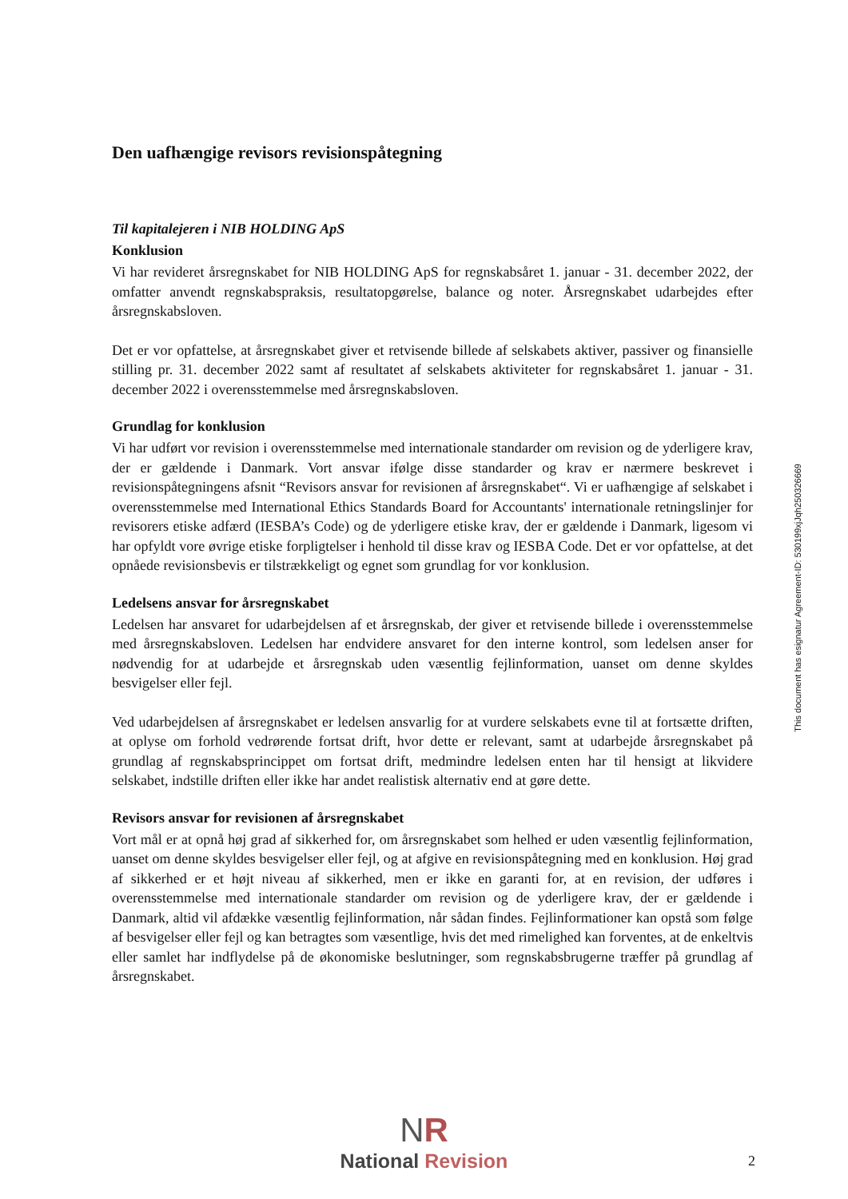Den uafhængige revisors revisionspåtegning
Til kapitalejeren i NIB HOLDING ApS
Konklusion
Vi har revideret årsregnskabet for NIB HOLDING ApS for regnskabsåret 1. januar - 31. december 2022, der omfatter anvendt regnskabspraksis, resultatopgørelse, balance og noter. Årsregnskabet udarbejdes efter årsregnskabsloven.
Det er vor opfattelse, at årsregnskabet giver et retvisende billede af selskabets aktiver, passiver og finansielle stilling pr. 31. december 2022 samt af resultatet af selskabets aktiviteter for regnskabsåret 1. januar - 31. december 2022 i overensstemmelse med årsregnskabsloven.
Grundlag for konklusion
Vi har udført vor revision i overensstemmelse med internationale standarder om revision og de yderligere krav, der er gældende i Danmark. Vort ansvar ifølge disse standarder og krav er nærmere beskrevet i revisionspåtegningens afsnit “Revisors ansvar for revisionen af årsregnskabet“. Vi er uafhængige af selskabet i overensstemmelse med International Ethics Standards Board for Accountants' internationale retningslinjer for revisorers etiske adfærd (IESBA’s Code) og de yderligere etiske krav, der er gældende i Danmark, ligesom vi har opfyldt vore øvrige etiske forpligtelser i henhold til disse krav og IESBA Code. Det er vor opfattelse, at det opnåede revisionsbevis er tilstrækkeligt og egnet som grundlag for vor konklusion.
Ledelsens ansvar for årsregnskabet
Ledelsen har ansvaret for udarbejdelsen af et årsregnskab, der giver et retvisende billede i overensstemmelse med årsregnskabsloven. Ledelsen har endvidere ansvaret for den interne kontrol, som ledelsen anser for nødvendig for at udarbejde et årsregnskab uden væsentlig fejlinformation, uanset om denne skyldes besvigelser eller fejl.
Ved udarbejdelsen af årsregnskabet er ledelsen ansvarlig for at vurdere selskabets evne til at fortsætte driften, at oplyse om forhold vedrørende fortsat drift, hvor dette er relevant, samt at udarbejde årsregnskabet på grundlag af regnskabsprincippet om fortsat drift, medmindre ledelsen enten har til hensigt at likvidere selskabet, indstille driften eller ikke har andet realistisk alternativ end at gøre dette.
Revisors ansvar for revisionen af årsregnskabet
Vort mål er at opnå høj grad af sikkerhed for, om årsregnskabet som helhed er uden væsentlig fejlinformation, uanset om denne skyldes besvigelser eller fejl, og at afgive en revisionspåtegning med en konklusion. Høj grad af sikkerhed er et højt niveau af sikkerhed, men er ikke en garanti for, at en revision, der udføres i overensstemmelse med internationale standarder om revision og de yderligere krav, der er gældende i Danmark, altid vil afdække væsentlig fejlinformation, når sådan findes. Fejlinformationer kan opstå som følge af besvigelser eller fejl og kan betragtes som væsentlige, hvis det med rimelighed kan forventes, at de enkeltvis eller samlet har indflydelse på de økonomiske beslutninger, som regnskabsbrugerne træffer på grundlag af årsregnskabet.
This document has esignatur Agreement-ID: 530199xjJqh250326669
NR
National Revision
2